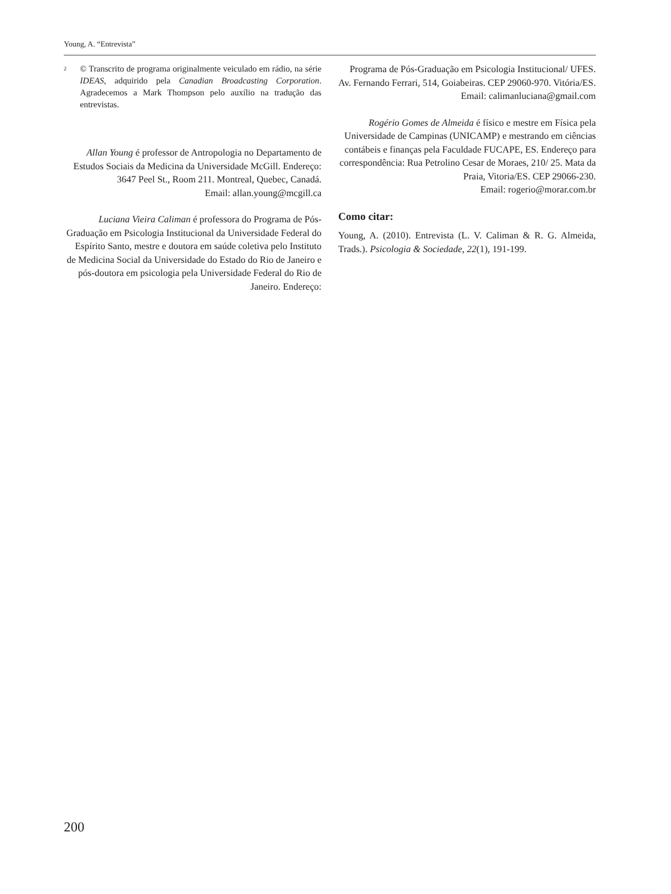Young, A. “Entrevista”
<sup>2</sup> © Transcrito de programa originalmente veiculado em rádio, na série IDEAS, adquirido pela Canadian Broadcasting Corporation. Agradecemos a Mark Thompson pelo auxílio na tradução das entrevistas.
Allan Young é professor de Antropologia no Departamento de Estudos Sociais da Medicina da Universidade McGill. Endereço: 3647 Peel St., Room 211. Montreal, Quebec, Canadá.
Email: allan.young@mcgill.ca
Luciana Vieira Caliman é professora do Programa de Pós-Graduação em Psicologia Institucional da Universidade Federal do Espírito Santo, mestre e doutora em saúde coletiva pelo Instituto de Medicina Social da Universidade do Estado do Rio de Janeiro e pós-doutora em psicologia pela Universidade Federal do Rio de Janeiro. Endereço:
Programa de Pós-Graduação em Psicologia Institucional/ UFES. Av. Fernando Ferrari, 514, Goiabeiras. CEP 29060-970. Vitória/ES.
Email: calimanluciana@gmail.com
Rogério Gomes de Almeida é físico e mestre em Física pela Universidade de Campinas (UNICAMP) e mestrando em ciências contábeis e finanças pela Faculdade FUCAPE, ES. Endereço para correspondência: Rua Petrolino Cesar de Moraes, 210/ 25. Mata da Praia, Vitoria/ES. CEP 29066-230.
Email: rogerio@morar.com.br
Como citar:
Young, A. (2010). Entrevista (L. V. Caliman & R. G. Almeida, Trads.). Psicologia & Sociedade, 22(1), 191-199.
200